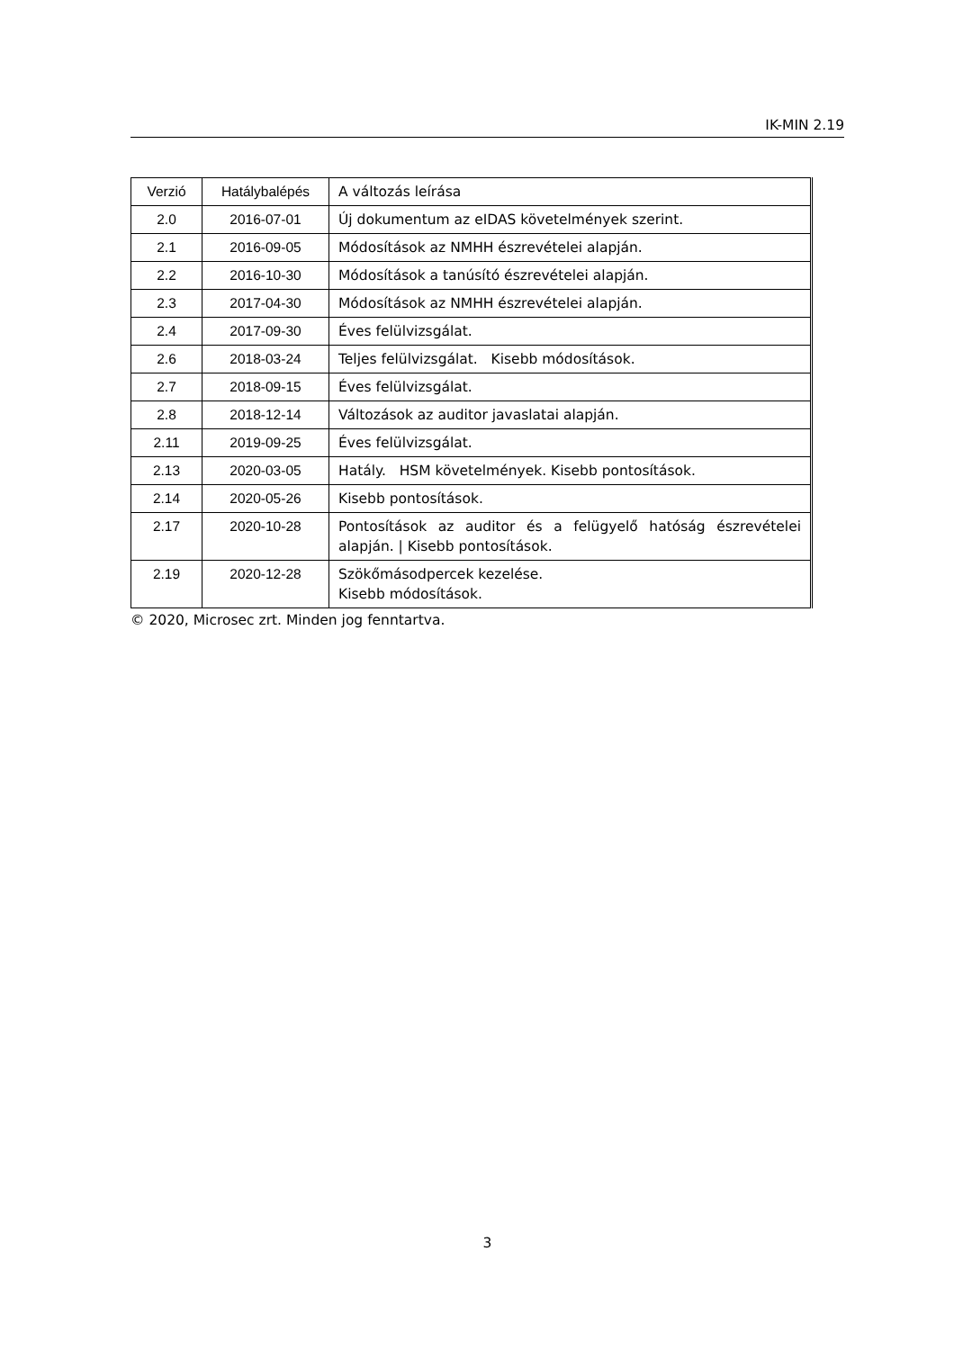IK-MIN 2.19
| Verzió | Hatálybalépés | A változás leírása |
| 2.0 | 2016-07-01 | Új dokumentum az eIDAS követelmények szerint. |
| 2.1 | 2016-09-05 | Módosítások az NMHH észrevételei alapján. |
| 2.2 | 2016-10-30 | Módosítások a tanúsító észrevételei alapján. |
| 2.3 | 2017-04-30 | Módosítások az NMHH észrevételei alapján. |
| 2.4 | 2017-09-30 | Éves felülvizsgálat. |
| 2.6 | 2018-03-24 | Teljes felülvizsgálat. Kisebb módosítások. |
| 2.7 | 2018-09-15 | Éves felülvizsgálat. |
| 2.8 | 2018-12-14 | Változások az auditor javaslatai alapján. |
| 2.11 | 2019-09-25 | Éves felülvizsgálat. |
| 2.13 | 2020-03-05 | Hatály. HSM követelmények. Kisebb pontosítások. |
| 2.14 | 2020-05-26 | Kisebb pontosítások. |
| 2.17 | 2020-10-28 | Pontosítások az auditor és a felügyelő hatóság észrevételei alapján. / Kisebb pontosítások. |
| 2.19 | 2020-12-28 | Szökőmásodpercek kezelése. Kisebb módosítások. |
© 2020, Microsec zrt. Minden jog fenntartva.
3